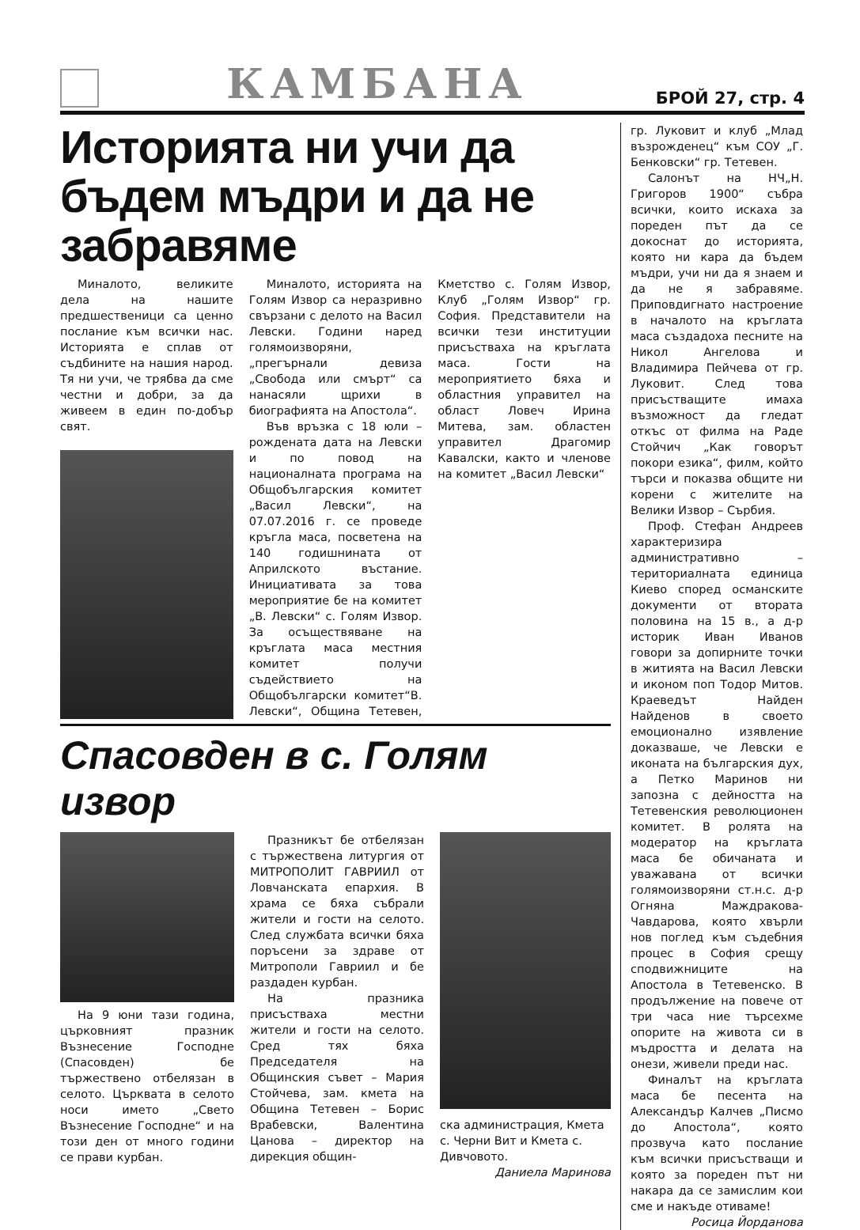КАМБАНА
БРОЙ 27, стр. 4
Историята ни учи да бъдем мъдри и да не забравяме
Миналото, великите дела на нашите предшественици са ценно послание към всички нас. Историята е сплав от съдбините на нашия народ. Тя ни учи, че трябва да сме честни и добри, за да живеем в един по-добър свят.
Миналото, историята на Голям Извор са неразривно свързани с делото на Васил Левски. Години наред голямоизворяни, „прегърнали девиза „Свобода или смърт“ са нанасяли щрихи в биографията на Апостола“.
Във връзка с 18 юли – рождената дата на Левски и по повод на националната програма на Общобългарския комитет „Васил Левски“, на 07.07.2016 г. се проведе кръгла маса, посветена на 140 годишнината от Априлското въстание. Инициативата за това мероприятие бе на комитет „В. Левски“ с. Голям Извор. За осъществяване на кръглата маса местния комитет получи съдействието на Общобългарски комитет“В. Левски“, Община Тетевен, Кметство с. Голям Извор, Клуб „Голям Извор“ гр. София. Представители на всички тези институции присъстваха на кръглата маса. Гости на мероприятието бяха и областния управител на област Ловеч Ирина Митева, зам. областен управител Драгомир Кавалски, както и членове на комитет „Васил Левски“
Спасовден в с. Голям извор
На 9 юни тази година, църковният празник Възнесение Господне (Спасовден) бе тържествено отбелязан в селото. Църквата в селото носи името „Свето Възнесение Господне“ и на този ден от много години се прави курбан.
Празникът бе отбелязан с тържествена литургия от МИТРОПОЛИТ ГАВРИИЛ от Ловчанската епархия. В храма се бяха събрали жители и гости на селото. След службата всички бяха поръсени за здраве от Митрополи Гавриил и бе раздаден курбан.
На празника присъстваха местни жители и гости на селото. Сред тях бяха Председателя на Общинския съвет – Мария Стойчева, зам. кмета на Община Тетевен – Борис Врабевски, Валентина Цанова – директор на дирекция общин-
ска администрация, Кмета с. Черни Вит и Кмета с. Дивчовото.
Даниела Маринова
гр. Луковит и клуб „Млад възрожденец“ към СОУ „Г. Бенковски“ гр. Тетевен.
Салонът на НЧ„Н. Григоров 1900“ събра всички, които искаха за пореден път да се докоснат до историята, която ни кара да бъдем мъдри, учи ни да я знаем и да не я забравяме. Приповдигнато настроение в началото на кръглата маса създадоха песните на Никол Ангелова и Владимира Пейчева от гр. Луковит. След това присъстващите имаха възможност да гледат откъс от филма на Раде Стойчич „Как говорът покори езика“, филм, който търси и показва общите ни корени с жителите на Велики Извор – Сърбия.
Проф. Стефан Андреев характеризира административно – териториалната единица Киево според османските документи от втората половина на 15 в., а д-р историк Иван Иванов говори за допирните точки в житията на Васил Левски и иконом поп Тодор Митов. Краеведът Найден Найденов в своето емоционално изявление доказваше, че Левски е иконата на българския дух, а Петко Маринов ни запозна с дейността на Тетевенския революционен комитет. В ролята на модератор на кръглата маса бе обичаната и уважавана от всички голямоизворяни ст.н.с. д-р Огняна Маждракова-Чавдарова, която хвърли нов поглед към съдебния процес в София срещу сподвижниците на Апостола в Тетевенско. В продължение на повече от три часа ние търсехме опорите на живота си в мъдростта и делата на онези, живели преди нас.
Финалът на кръглата маса бе песента на Александър Калчев „Писмо до Апостола“, която прозвуча като послание към всички присъстващи и която за пореден път ни накара да се замислим кои сме и накъде отиваме!
Росица Йорданова